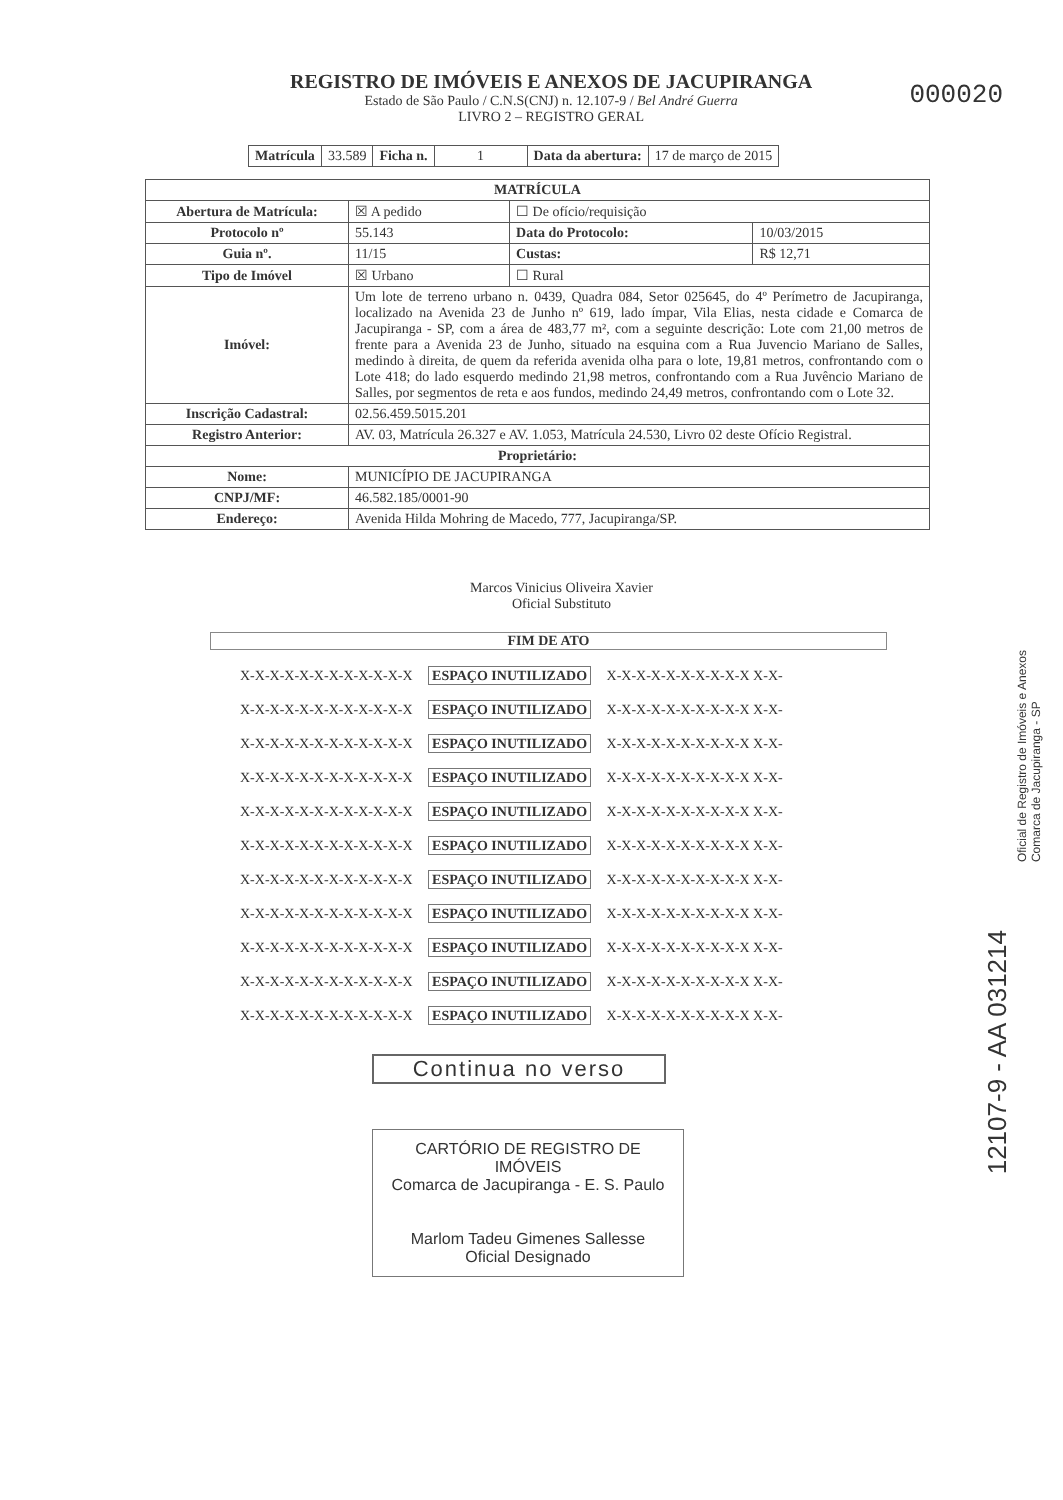REGISTRO DE IMÓVEIS E ANEXOS DE JACUPIRANGA
Estado de São Paulo / C.N.S(CNJ) n. 12.107-9 / Bel André Guerra
LIVRO 2 – REGISTRO GERAL
000020
| Matrícula | 33.589 | Ficha n. | 1 | Data da abertura: | 17 de março de 2015 |
| MATRÍCULA | | | |
| --- | --- | --- | --- |
| Abertura de Matrícula: | ☒ A pedido | ☐ De ofício/requisição | |
| Protocolo nº | 55.143 | Data do Protocolo: | 10/03/2015 |
| Guia nº. | 11/15 | Custas: | R$ 12,71 |
| Tipo de Imóvel | ☒ Urbano | ☐ Rural | |
| Imóvel: | Um lote de terreno urbano n. 0439, Quadra 084, Setor 025645, do 4º Perímetro de Jacupiranga, localizado na Avenida 23 de Junho nº 619, lado ímpar, Vila Elias, nesta cidade e Comarca de Jacupiranga - SP, com a área de 483,77 m², com a seguinte descrição: Lote com 21,00 metros de frente para a Avenida 23 de Junho, situado na esquina com a Rua Juvencio Mariano de Salles, medindo à direita, de quem da referida avenida olha para o lote, 19,81 metros, confrontando com o Lote 418; do lado esquerdo medindo 21,98 metros, confrontando com a Rua Juvêncio Mariano de Salles, por segmentos de reta e aos fundos, medindo 24,49 metros, confrontando com o Lote 32. | | |
| Inscrição Cadastral: | 02.56.459.5015.201 | | |
| Registro Anterior: | AV. 03, Matrícula 26.327 e AV. 1.053, Matrícula 24.530, Livro 02 deste Ofício Registral. | | |
| Proprietário: | | | |
| Nome: | MUNICÍPIO DE JACUPIRANGA | | |
| CNPJ/MF: | 46.582.185/0001-90 | | |
| Endereço: | Avenida Hilda Mohring de Macedo, 777, Jacupiranga/SP. | | |
Marcos Vinicius Oliveira Xavier
Oficial Substituto
FIM DE ATO
X-X-X-X-X-X-X-X-X-X-X-X ESPAÇO INUTILIZADO X-X-X-X-X-X-X-X-X-X X-X-
X-X-X-X-X-X-X-X-X-X-X-X ESPAÇO INUTILIZADO X-X-X-X-X-X-X-X-X-X X-X-
X-X-X-X-X-X-X-X-X-X-X-X ESPAÇO INUTILIZADO X-X-X-X-X-X-X-X-X-X X-X-
X-X-X-X-X-X-X-X-X-X-X-X ESPAÇO INUTILIZADO X-X-X-X-X-X-X-X-X-X X-X-
X-X-X-X-X-X-X-X-X-X-X-X ESPAÇO INUTILIZADO X-X-X-X-X-X-X-X-X-X X-X-
X-X-X-X-X-X-X-X-X-X-X-X ESPAÇO INUTILIZADO X-X-X-X-X-X-X-X-X-X X-X-
X-X-X-X-X-X-X-X-X-X-X-X ESPAÇO INUTILIZADO X-X-X-X-X-X-X-X-X-X X-X-
X-X-X-X-X-X-X-X-X-X-X-X ESPAÇO INUTILIZADO X-X-X-X-X-X-X-X-X-X X-X-
X-X-X-X-X-X-X-X-X-X-X-X ESPAÇO INUTILIZADO X-X-X-X-X-X-X-X-X-X X-X-
X-X-X-X-X-X-X-X-X-X-X-X ESPAÇO INUTILIZADO X-X-X-X-X-X-X-X-X-X X-X-
X-X-X-X-X-X-X-X-X-X-X-X ESPAÇO INUTILIZADO X-X-X-X-X-X-X-X-X-X X-X-
Continua no verso
CARTÓRIO DE REGISTRO DE IMÓVEIS
Comarca de Jacupiranga - E. S. Paulo
Marlom Tadeu Gimenes Sallesse
Oficial Designado
Oficial de Registro de Imóveis e Anexos
Comarca de Jacupiranga - SP
12107-9 - AA 031214